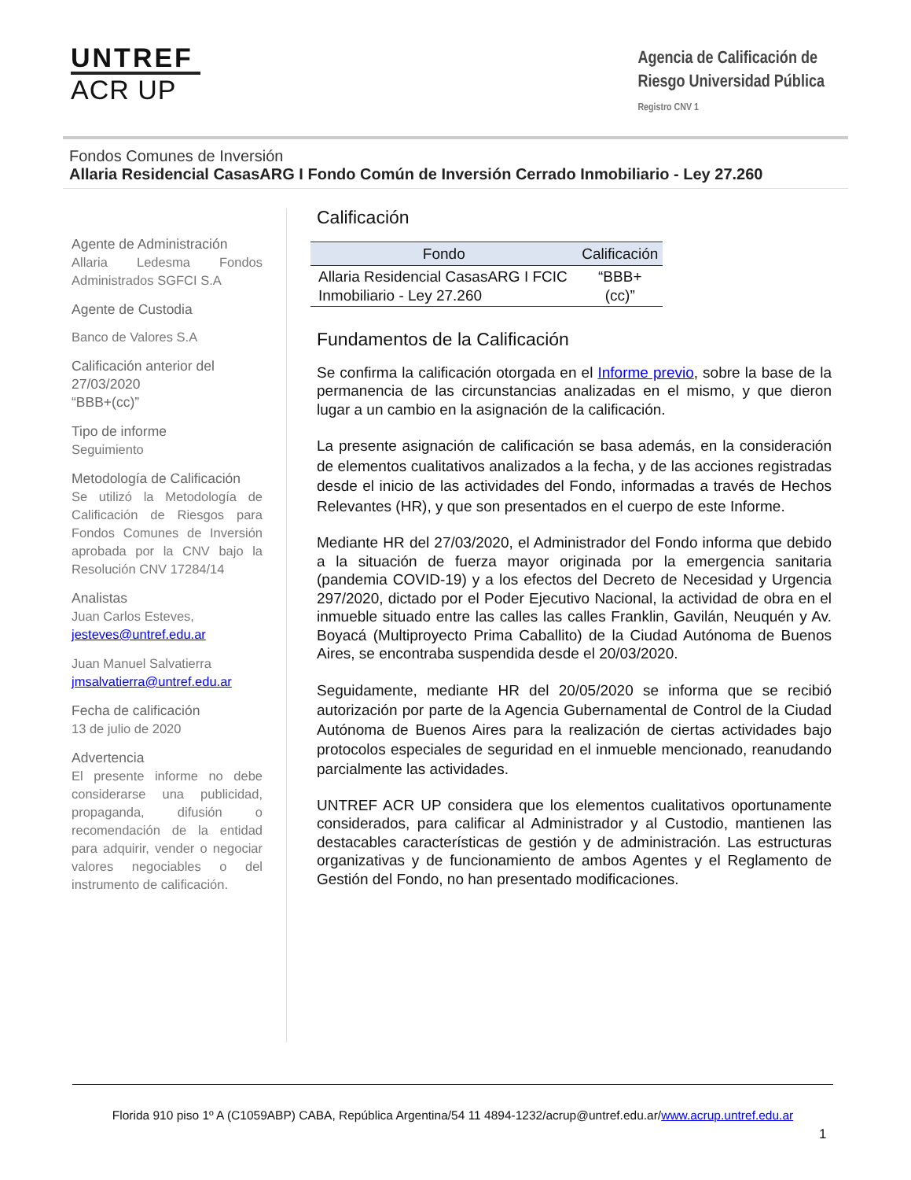UNTREF
ACR UP
Agencia de Calificación de
Riesgo Universidad Pública
Registro CNV 1
Fondos Comunes de Inversión
Allaria Residencial CasasARG I Fondo Común de Inversión Cerrado Inmobiliario - Ley 27.260
Agente de Administración
Allaria Ledesma Fondos Administrados SGFCI S.A
Agente de Custodia
Banco de Valores S.A
Calificación anterior del 27/03/2020
“BBB+(cc)”
Tipo de informe
Seguimiento
Metodología de Calificación
Se utilizó la Metodología de Calificación de Riesgos para Fondos Comunes de Inversión aprobada por la CNV bajo la Resolución CNV 17284/14
Analistas
Juan Carlos Esteves,
jesteves@untref.edu.ar
Juan Manuel Salvatierra
jmsalvatierra@untref.edu.ar
Fecha de calificación
13 de julio de 2020
Advertencia
El presente informe no debe considerarse una publicidad, propaganda, difusión o recomendación de la entidad para adquirir, vender o negociar valores negociables o del instrumento de calificación.
Calificación
| Fondo | Calificación |
| --- | --- |
| Allaria Residencial CasasARG I FCIC Inmobiliario - Ley 27.260 | “BBB+(cc)” |
Fundamentos de la Calificación
Se confirma la calificación otorgada en el Informe previo, sobre la base de la permanencia de las circunstancias analizadas en el mismo, y que dieron lugar a un cambio en la asignación de la calificación.
La presente asignación de calificación se basa además, en la consideración de elementos cualitativos analizados a la fecha, y de las acciones registradas desde el inicio de las actividades del Fondo, informadas a través de Hechos Relevantes (HR), y que son presentados en el cuerpo de este Informe.
Mediante HR del 27/03/2020, el Administrador del Fondo informa que debido a la situación de fuerza mayor originada por la emergencia sanitaria (pandemia COVID-19) y a los efectos del Decreto de Necesidad y Urgencia 297/2020, dictado por el Poder Ejecutivo Nacional, la actividad de obra en el inmueble situado entre las calles las calles Franklin, Gavilán, Neuquén y Av. Boyacá (Multiproyecto Prima Caballito) de la Ciudad Autónoma de Buenos Aires, se encontraba suspendida desde el 20/03/2020.
Seguidamente, mediante HR del 20/05/2020 se informa que se recibió autorización por parte de la Agencia Gubernamental de Control de la Ciudad Autónoma de Buenos Aires para la realización de ciertas actividades bajo protocolos especiales de seguridad en el inmueble mencionado, reanudando parcialmente las actividades.
UNTREF ACR UP considera que los elementos cualitativos oportunamente considerados, para calificar al Administrador y al Custodio, mantienen las destacables características de gestión y de administración. Las estructuras organizativas y de funcionamiento de ambos Agentes y el Reglamento de Gestión del Fondo, no han presentado modificaciones.
Florida 910 piso 1º A (C1059ABP) CABA, República Argentina/54 11 4894-1232/acrup@untref.edu.ar/www.acrup.untref.edu.ar
1